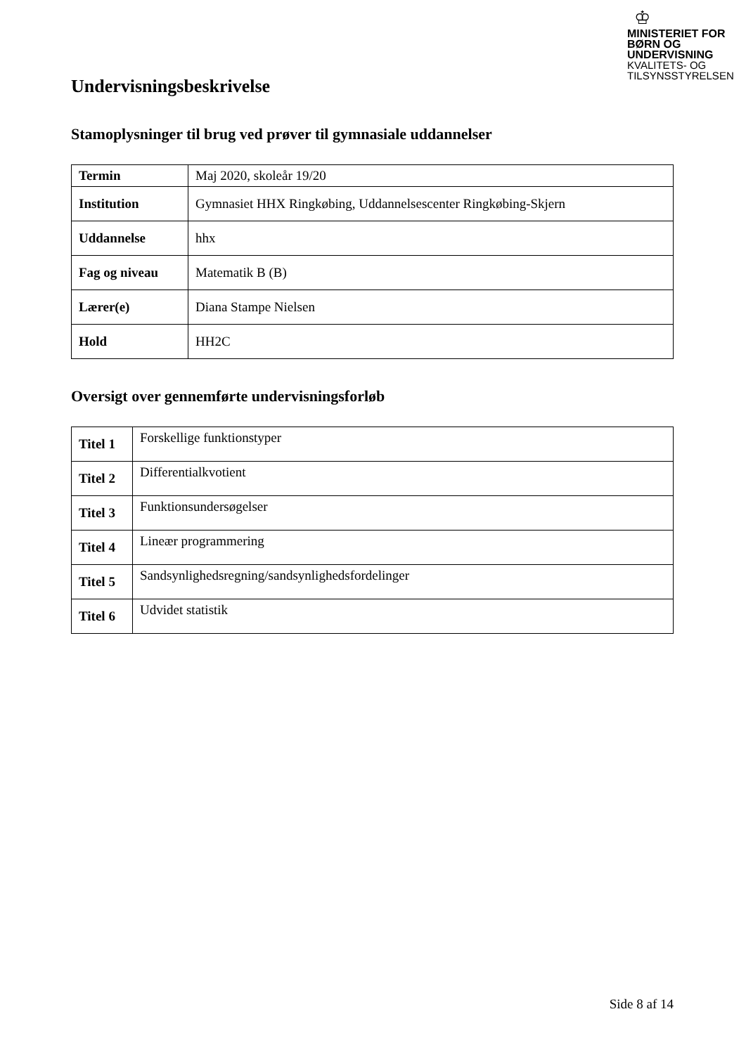♔
MINISTERIET FOR
BØRN OG
UNDERVISNING
KVALITETS- OG
TILSYNSSTYRELSEN
Undervisningsbeskrivelse
Stamoplysninger til brug ved prøver til gymnasiale uddannelser
| Termin | Maj 2020, skoleår 19/20 |
| Institution | Gymnasiet HHX Ringkøbing, Uddannelsescenter Ringkøbing-Skjern |
| Uddannelse | hhx |
| Fag og niveau | Matematik B (B) |
| Lærer(e) | Diana Stampe Nielsen |
| Hold | HH2C |
Oversigt over gennemførte undervisningsforløb
| Titel 1 | Forskellige funktionstyper |
| Titel 2 | Differentialkvotient |
| Titel 3 | Funktionsundersøgelser |
| Titel 4 | Lineær programmering |
| Titel 5 | Sandsynlighedsregning/sandsynlighedsfordelinger |
| Titel 6 | Udvidet statistik |
Side 8 af 14